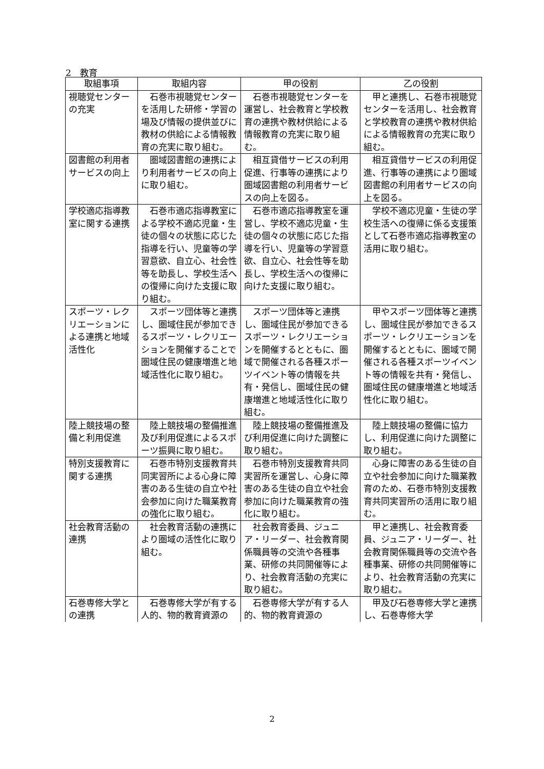2　教育
| 取組事項 | 取組内容 | 甲の役割 | 乙の役割 |
| --- | --- | --- | --- |
| 視聴覚センターの充実 | 石巻市視聴覚センターを活用した研修・学習の場及び情報の提供並びに教材の供給による情報教育の充実に取り組む。 | 石巻市視聴覚センターを運営し、社会教育と学校教育の連携や教材供給による情報教育の充実に取り組む。 | 甲と連携し、石巻市視聴覚センターを活用し、社会教育と学校教育の連携や教材供給による情報教育の充実に取り組む。 |
| 図書館の利用者サービスの向上 | 圏域図書館の連携により利用者サービスの向上に取り組む。 | 相互貸借サービスの利用促進、行事等の連携により圏域図書館の利用者サービスの向上を図る。 | 相互貸借サービスの利用促進、行事等の連携により圏域図書館の利用者サービスの向上を図る。 |
| 学校適応指導教室に関する連携 | 石巻市適応指導教室による学校不適応児童・生徒の個々の状態に応じた指導を行い、児童等の学習意欲、自立心、社会性等を助長し、学校生活への復帰に向けた支援に取り組む。 | 石巻市適応指導教室を運営し、学校不適応児童・生徒の個々の状態に応じた指導を行い、児童等の学習意欲、自立心、社会性等を助長し、学校生活への復帰に向けた支援に取り組む。 | 学校不適応児童・生徒の学校生活への復帰に係る支援策として石巻市適応指導教室の活用に取り組む。 |
| スポーツ・レクリエーションによる連携と地域活性化 | スポーツ団体等と連携し、圏域住民が参加できるスポーツ・レクリエーションを開催することで圏域住民の健康増進と地域活性化に取り組む。 | スポーツ団体等と連携し、圏域住民が参加できるスポーツ・レクリエーションを開催するとともに、圏域で開催される各種スポーツイベント等の情報を共有・発信し、圏域住民の健康増進と地域活性化に取り組む。 | 甲やスポーツ団体等と連携し、圏域住民が参加できるスポーツ・レクリエーションを開催するとともに、圏域で開催される各種スポーツイベント等の情報を共有・発信し、圏域住民の健康増進と地域活性化に取り組む。 |
| 陸上競技場の整備と利用促進 | 陸上競技場の整備推進及び利用促進によるスポーツ振興に取り組む。 | 陸上競技場の整備推進及び利用促進に向けた調整に取り組む。 | 陸上競技場の整備に協力し、利用促進に向けた調整に取り組む。 |
| 特別支援教育に関する連携 | 石巻市特別支援教育共同実習所による心身に障害のある生徒の自立や社会参加に向けた職業教育の強化に取り組む。 | 石巻市特別支援教育共同実習所を運営し、心身に障害のある生徒の自立や社会参加に向けた職業教育の強化に取り組む。 | 心身に障害のある生徒の自立や社会参加に向けた職業教育のため、石巻市特別支援教育共同実習所の活用に取り組む。 |
| 社会教育活動の連携 | 社会教育活動の連携により圏域の活性化に取り組む。 | 社会教育委員、ジュニア・リーダー、社会教育関係職員等の交流や各種事業、研修の共同開催等により、社会教育活動の充実に取り組む。 | 甲と連携し、社会教育委員、ジュニア・リーダー、社会教育関係職員等の交流や各種事業、研修の共同開催等により、社会教育活動の充実に取り組む。 |
| 石巻専修大学との連携 | 石巻専修大学が有する人的、物的教育資源の | 石巻専修大学が有する人的、物的教育資源の | 甲及び石巻専修大学と連携し、石巻専修大学 |
2